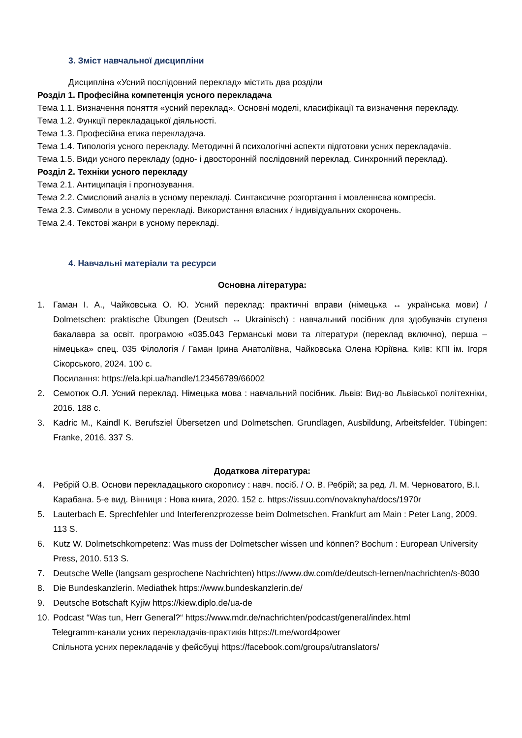3. Зміст навчальної дисципліни
Дисципліна «Усний послідовний переклад» містить два розділи
Розділ 1. Професійна компетенція усного перекладача
Тема 1.1. Визначення поняття «усний переклад». Основні моделі, класифікації та визначення перекладу.
Тема 1.2. Функції перекладацької діяльності.
Тема 1.3. Професійна етика перекладача.
Тема 1.4. Типологія усного перекладу. Методичні й психологічні аспекти підготовки усних перекладачів.
Тема 1.5. Види усного перекладу (одно- і двосторонній послідовний переклад. Синхронний переклад).
Розділ 2. Техніки усного перекладу
Тема 2.1. Антиципація і прогнозування.
Тема 2.2. Смисловий аналіз в усному перекладі. Синтаксичне розгортання і мовленнєва компресія.
Тема 2.3. Символи в усному перекладі. Використання власних / індивідуальних скорочень.
Тема 2.4. Текстові жанри в усному перекладі.
4. Навчальні матеріали та ресурси
Основна література:
1. Гаман І. А., Чайковська О. Ю. Усний переклад: практичні вправи (німецька ↔ українська мови) / Dolmetschen: praktische Übungen (Deutsch ↔ Ukrainisch) : навчальний посібник для здобувачів ступеня бакалавра за освіт. програмою «035.043 Германські мови та літератури (переклад включно), перша – німецька» спец. 035 Філологія / Гаман Ірина Анатоліївна, Чайковська Олена Юріївна. Київ: КПІ ім. Ігоря Сікорського, 2024. 100 с.
Посилання: https://ela.kpi.ua/handle/123456789/66002
2. Семотюк О.Л. Усний переклад. Німецька мова : навчальний посібник. Львів: Вид-во Львівської політехніки, 2016. 188 с.
3. Kadric M., Kaindl K. Berufsziel Übersetzen und Dolmetschen. Grundlagen, Ausbildung, Arbeitsfelder. Tübingen: Franke, 2016. 337 S.
Додаткова література:
4. Ребрій О.В. Основи перекладацького скоропису : навч. посіб. / О. В. Ребрій; за ред. Л. М. Черноватого, В.І. Карабана. 5-е вид. Вінниця : Нова книга, 2020. 152 с. https://issuu.com/novaknyha/docs/1970r
5. Lauterbach E. Sprechfehler und Interferenzprozesse beim Dolmetschen. Frankfurt am Main : Peter Lang, 2009. 113 S.
6. Kutz W. Dolmetschkompetenz: Was muss der Dolmetscher wissen und können? Bochum : European University Press, 2010. 513 S.
7. Deutsche Welle (langsam gesprochene Nachrichten) https://www.dw.com/de/deutsch-lernen/nachrichten/s-8030
8. Die Bundeskanzlerin. Mediathek https://www.bundeskanzlerin.de/
9. Deutsche Botschaft Kyjiw https://kiew.diplo.de/ua-de
10. Podcast “Was tun, Herr General?“ https://www.mdr.de/nachrichten/podcast/general/index.html
Telegramm-канали усних перекладачів-практиків https://t.me/word4power
Спільнота усних перекладачів у фейсбуці https://facebook.com/groups/utranslators/